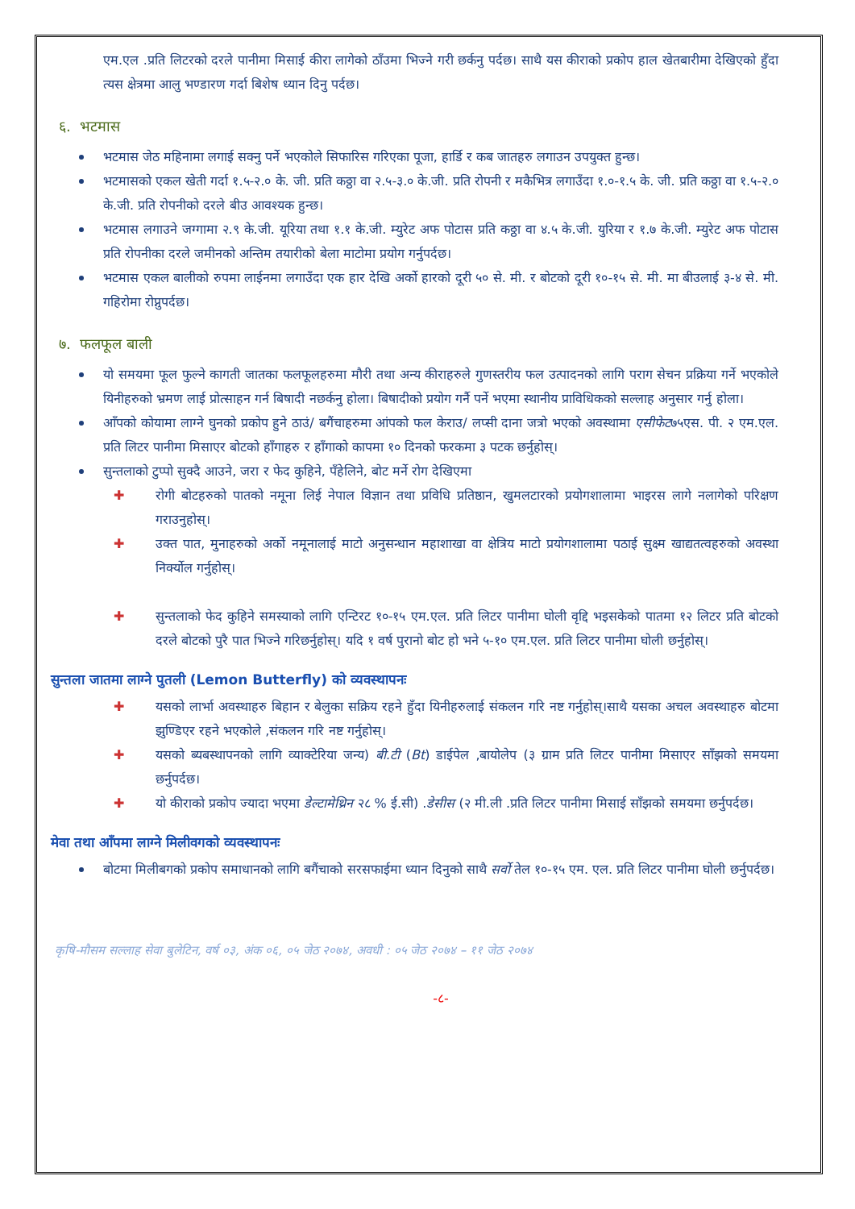एम.एल .प्रति लिटरको दरले पानीमा मिसाई कीरा लागेको ठाँउमा भिज्ने गरी छर्कनु पर्दछ। साथै यस कीराको प्रकोप हाल खेतबारीमा देखिएको हुँदा त्यस क्षेत्रमा आलु भण्डारण गर्दा बिशेष ध्यान दिनु पर्दछ।
६. भटमास
भटमास जेठ महिनामा लगाई सक्नु पर्ने भएकोले सिफारिस गरिएका पूजा, हार्डि र कब जातहरु लगाउन उपयुक्त हुन्छ।
भटमासको एकल खेती गर्दा १.५-२.० के. जी. प्रति कठ्ठा वा २.५-३.० के.जी. प्रति रोपनी र मकैभित्र लगाउँदा १.०-१.५ के. जी. प्रति कठ्ठा वा १.५-२.० के.जी. प्रति रोपनीको दरले बीउ आवश्यक हुन्छ।
भटमास लगाउने जग्गामा २.९ के.जी. यूरिया तथा १.१ के.जी. म्युरेट अफ पोटास प्रति कठ्ठा वा ४.५ के.जी. युरिया र १.७ के.जी. म्युरेट अफ पोटास प्रति रोपनीका दरले जमीनको अन्तिम तयारीको बेला माटोमा प्रयोग गर्नुपर्दछ।
भटमास एकल बालीको रुपमा लाईनमा लगाउँदा एक हार देखि अर्को हारको दूरी ५० से. मी. र बोटको दूरी १०-१५ से. मी. मा बीउलाई ३-४ से. मी. गहिरोमा रोप्नुपर्दछ।
७. फलफूल बाली
यो समयमा फूल फुल्ने कागती जातका फलफूलहरुमा मौरी तथा अन्य कीराहरुले गुणस्तरीय फल उत्पादनको लागि पराग सेचन प्रक्रिया गर्ने भएकोले यिनीहरुको भ्रमण लाई प्रोत्साहन गर्न बिषादी नछर्कनु होला। बिषादीको प्रयोग गर्नै पर्ने भएमा स्थानीय प्राविधिकको सल्लाह अनुसार गर्नु होला।
आँपको कोयामा लाग्ने घुनको प्रकोप हुने ठाउं/ बगैंचाहरुमा आंपको फल केराउ/ लप्सी दाना जत्रो भएको अवस्थामा एसीफेट७५एस. पी. २ एम.एल. प्रति लिटर पानीमा मिसाएर बोटको हाँगाहरु र हाँगाको कापमा १० दिनको फरकमा ३ पटक छर्नुहोस्।
सुन्तलाको टुप्पो सुक्दै आउने, जरा र फेद कुहिने, पँहेलिने, बोट मर्ने रोग देखिएमा
✚ रोगी बोटहरुको पातको नमूना लिई नेपाल विज्ञान तथा प्रविधि प्रतिष्ठान, खुमलटारको प्रयोगशालामा भाइरस लागे नलागेको परिक्षण गराउनुहोस्।
✚ उक्त पात, मुनाहरुको अर्को नमूनालाई माटो अनुसन्धान महाशाखा वा क्षेत्रिय माटो प्रयोगशालामा पठाई सुक्ष्म खाद्यतत्वहरुको अवस्था निर्क्योल गर्नुहोस्।
✚ सुन्तलाको फेद कुहिने समस्याको लागि एन्टिरट १०-१५ एम.एल. प्रति लिटर पानीमा घोली वृद्दि भइसकेको पातमा १२ लिटर प्रति बोटको दरले बोटको पुरै पात भिज्ने गरिछर्नुहोस्। यदि १ वर्ष पुरानो बोट हो भने ५-१० एम.एल. प्रति लिटर पानीमा घोली छर्नुहोस्।
सुन्तला जातमा लाग्ने पुतली (Lemon Butterfly) को व्यवस्थापनः
✚ यसको लार्भा अवस्थाहरु बिहान र बेलुका सक्रिय रहने हुँदा यिनीहरुलाई संकलन गरि नष्ट गर्नुहोस्।साथै यसका अचल अवस्थाहरु बोटमा झुण्डिएर रहने भएकोले ,संकलन गरि नष्ट गर्नुहोस्।
✚ यसको ब्यबस्थापनको लागि व्याक्टेरिया जन्य) बी.टी (Bt) डाईपेल ,बायोलेप (३ ग्राम प्रति लिटर पानीमा मिसाएर साँझको समयमा छर्नुपर्दछ।
✚ यो कीराको प्रकोप ज्यादा भएमा डेल्टामेथ्रिन २८ % ई.सी) .डेसीस (२ मी.ली .प्रति लिटर पानीमा मिसाई साँझको समयमा छर्नुपर्दछ।
मेवा तथा आँपमा लाग्ने मिलीवगको व्यवस्थापनः
बोटमा मिलीबगको प्रकोप समाधानको लागि बगैंचाको सरसफाईमा ध्यान दिनुको साथै सर्वो तेल १०-१५ एम. एल. प्रति लिटर पानीमा घोली छर्नुपर्दछ।
कृषि-मौसम सल्लाह सेवा बुलेटिन, वर्ष ०३, अंक ०६, ०५ जेठ २०७४, अवधी : ०५ जेठ २०७४ – ११ जेठ २०७४
-८-